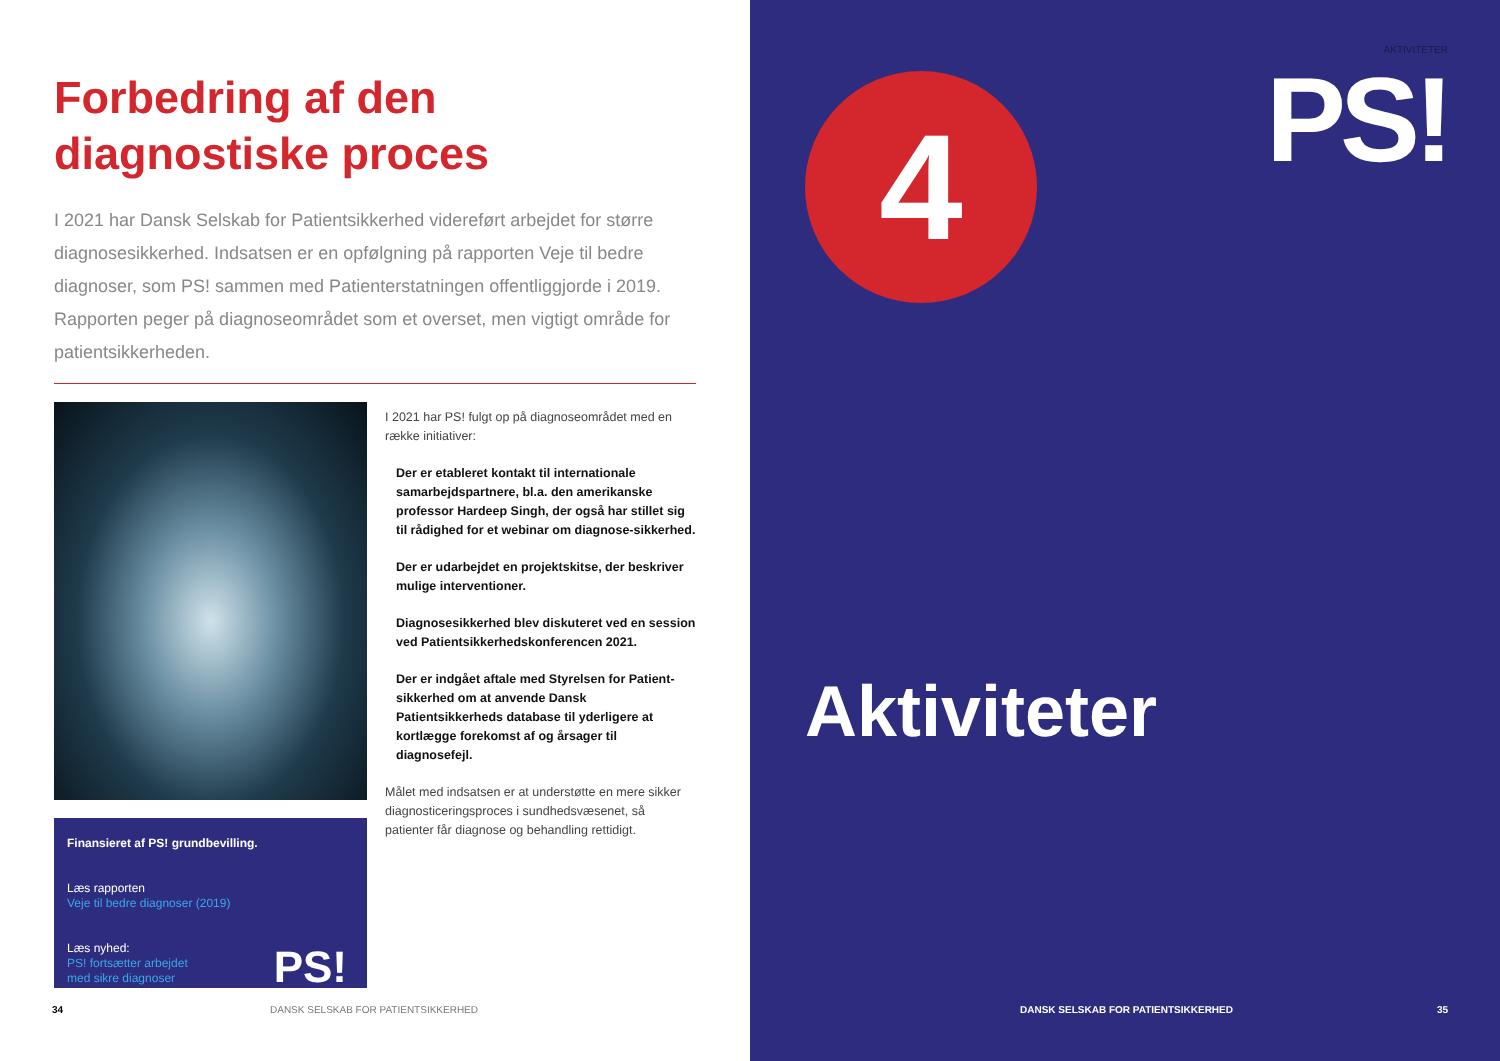Forbedring af den
diagnostiske proces
I 2021 har Dansk Selskab for Patientsikkerhed videreført arbejdet for større diagnosesikkerhed. Indsatsen er en opfølgning på rapporten Veje til bedre diagnoser, som PS! sammen med Patienterstatningen offentliggjorde i 2019. Rapporten peger på diagnoseområdet som et overset, men vigtigt område for patientsikkerheden.
Finansieret af PS! grundbevilling.
Læs rapporten
Veje til bedre diagnoser (2019)
Læs nyhed:
PS! fortsætter arbejdet
med sikre diagnoser
PS!
I 2021 har PS! fulgt op på diagnoseområdet med en række initiativer:
Der er etableret kontakt til internationale samarbejdspartnere, bl.a. den amerikanske professor Hardeep Singh, der også har stillet sig til rådighed for et webinar om diagnose-sikkerhed.
Der er udarbejdet en projektskitse, der beskriver mulige interventioner.
Diagnosesikkerhed blev diskuteret ved en session ved Patientsikkerhedskonferencen 2021.
Der er indgået aftale med Styrelsen for Patient-sikkerhed om at anvende Dansk Patientsikkerheds database til yderligere at kortlægge forekomst af og årsager til diagnosefejl.
Målet med indsatsen er at understøtte en mere sikker diagnosticeringsproces i sundhedsvæsenet, så patienter får diagnose og behandling rettidigt.
34
DANSK SELSKAB FOR PATIENTSIKKERHED
AKTIVITETER
4 PS!
Aktiviteter
DANSK SELSKAB FOR PATIENTSIKKERHED
35